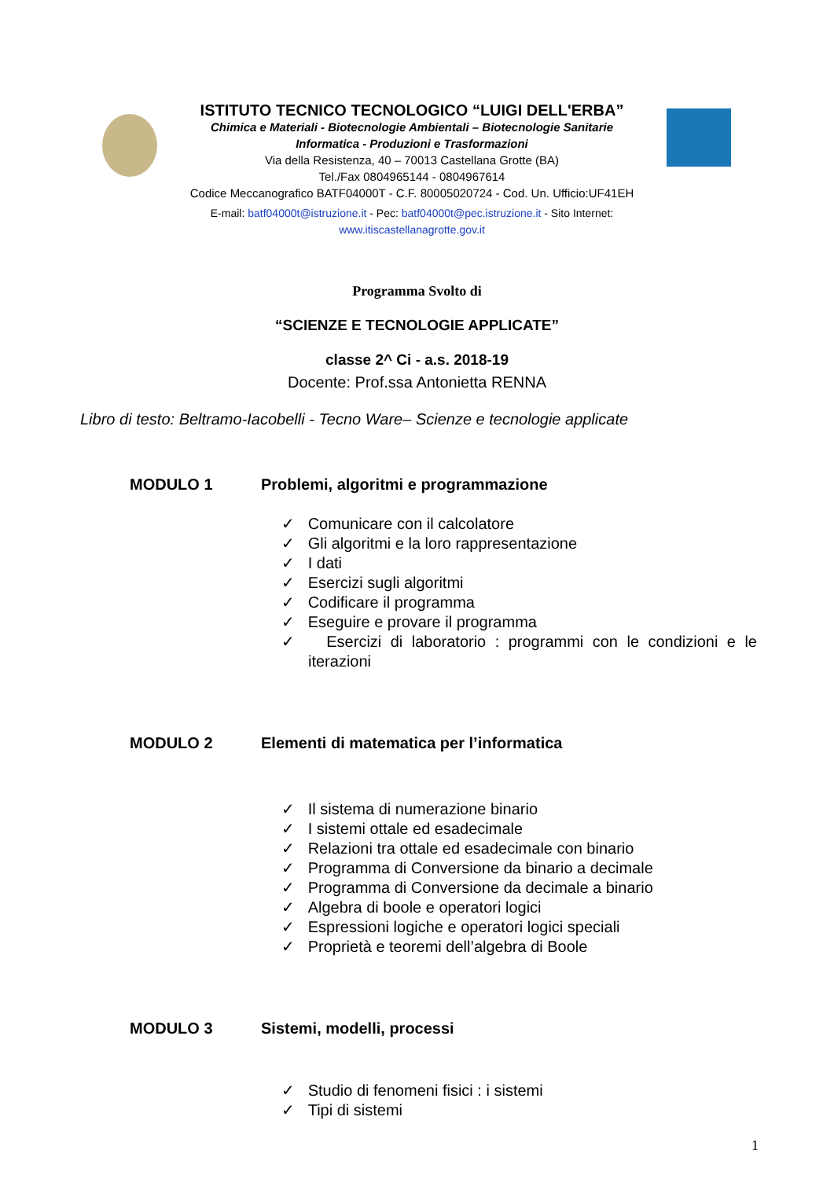ISTITUTO TECNICO TECNOLOGICO “LUIGI DELL'ERBA”
Chimica e Materiali - Biotecnologie Ambientali – Biotecnologie Sanitarie
Informatica - Produzioni e Trasformazioni
Via della Resistenza, 40 – 70013 Castellana Grotte (BA)
Tel./Fax 0804965144 - 0804967614
Codice Meccanografico BATF04000T - C.F. 80005020724 - Cod. Un. Ufficio:UF41EH
E-mail: batf04000t@istruzione.it - Pec: batf04000t@pec.istruzione.it - Sito Internet: www.itiscastellanagrotte.gov.it
Programma Svolto di
“SCIENZE E TECNOLOGIE APPLICATE”
classe 2^ Ci - a.s. 2018-19
Docente: Prof.ssa Antonietta RENNA
Libro di testo: Beltramo-Iacobelli - Tecno Ware– Scienze e tecnologie applicate
MODULO 1 Problemi, algoritmi e programmazione
✓ Comunicare con il calcolatore
✓ Gli algoritmi e la loro rappresentazione
✓ I dati
✓ Esercizi sugli algoritmi
✓ Codificare il programma
✓ Eseguire e provare il programma
✓ Esercizi di laboratorio : programmi con le condizioni e le iterazioni
MODULO 2 Elementi di matematica per l’informatica
✓ Il sistema di numerazione binario
✓ I sistemi ottale ed esadecimale
✓ Relazioni tra ottale ed esadecimale con binario
✓ Programma di Conversione da binario a decimale
✓ Programma di Conversione da decimale a binario
✓ Algebra di boole e operatori logici
✓ Espressioni logiche e operatori logici speciali
✓ Proprietà e teoremi dell’algebra di Boole
MODULO 3 Sistemi, modelli, processi
✓ Studio di fenomeni fisici : i sistemi
✓ Tipi di sistemi
1